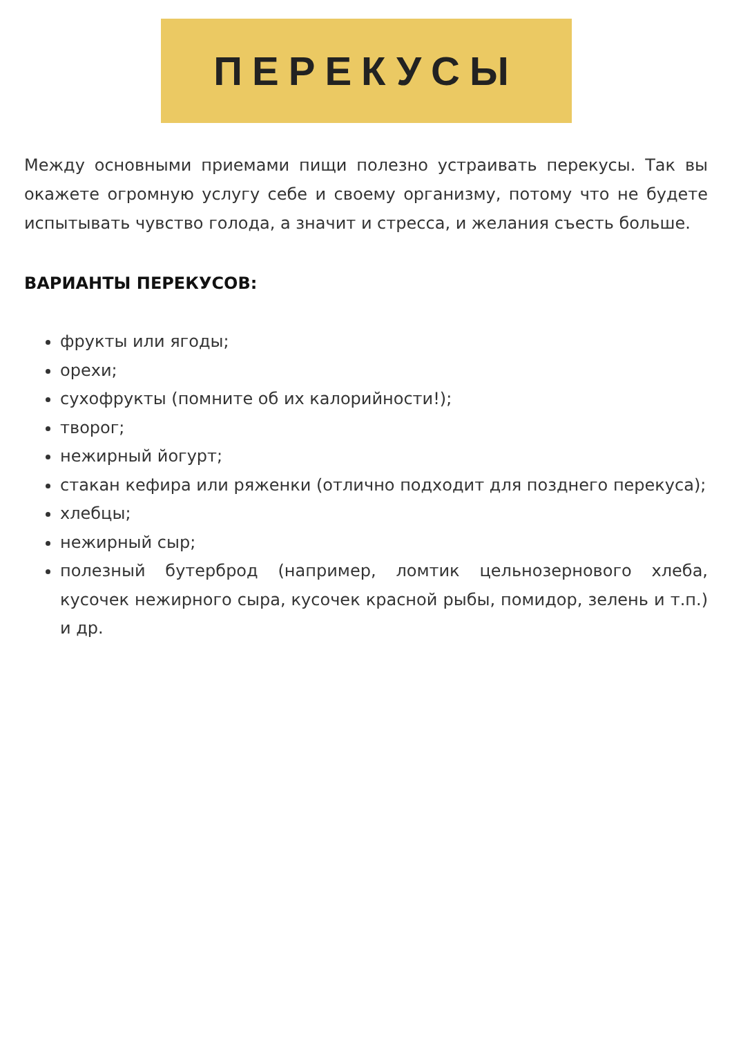ПЕРЕКУСЫ
Между основными приемами пищи полезно устраивать перекусы. Так вы окажете огромную услугу себе и своему организму, потому что не будете испытывать чувство голода, а значит и стресса, и желания съесть больше.
ВАРИАНТЫ ПЕРЕКУСОВ:
фрукты или ягоды;
орехи;
сухофрукты (помните об их калорийности!);
творог;
нежирный йогурт;
стакан кефира или ряженки (отлично подходит для позднего перекуса);
хлебцы;
нежирный сыр;
полезный бутерброд (например, ломтик цельнозернового хлеба, кусочек нежирного сыра, кусочек красной рыбы, помидор, зелень и т.п.) и др.